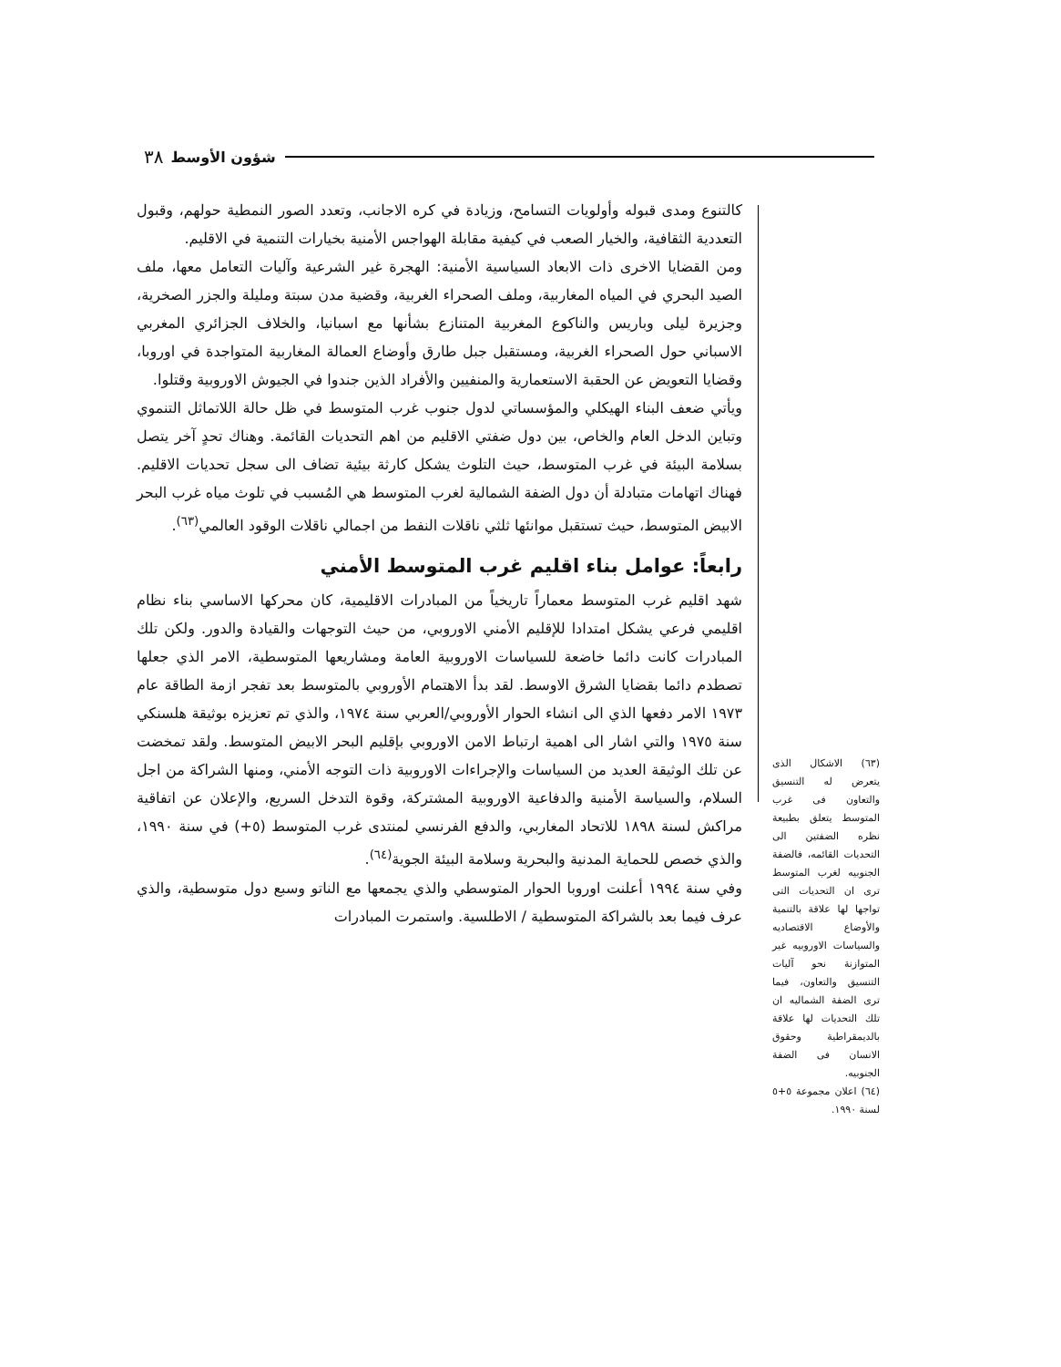٣٨ شؤون الأوسط
كالتنوع ومدى قبوله وأولويات التسامح، وزيادة في كره الاجانب، وتعدد الصور النمطية حولهم، وقبول التعددية الثقافية، والخيار الصعب في كيفية مقابلة الهواجس الأمنية بخيارات التنمية في الاقليم.
ومن القضايا الاخرى ذات الابعاد السياسية الأمنية: الهجرة غير الشرعية وآليات التعامل معها، ملف الصيد البحري في المياه المغاربية، وملف الصحراء الغربية، وقضية مدن سبتة ومليلة والجزر الصخرية، وجزيرة ليلى وباريس والناكوع المغربية المتنازع بشأنها مع اسبانيا، والخلاف الجزائري المغربي الاسباني حول الصحراء الغربية، ومستقبل جبل طارق وأوضاع العمالة المغاربية المتواجدة في اوروبا، وقضايا التعويض عن الحقبة الاستعمارية والمنفيين والأفراد الذين جندوا في الجيوش الاوروبية وقتلوا.
ويأتي ضعف البناء الهيكلي والمؤسساتي لدول جنوب غرب المتوسط في ظل حالة اللاتماثل التنموي وتباين الدخل العام والخاص، بين دول ضفتي الاقليم من اهم التحديات القائمة. وهناك تحدٍ آخر يتصل بسلامة البيئة في غرب المتوسط، حيث التلوث يشكل كارثة بيئية تضاف الى سجل تحديات الاقليم. فهناك اتهامات متبادلة أن دول الضفة الشمالية لغرب المتوسط هي المُسبب في تلوث مياه غرب البحر الابيض المتوسط، حيث تستقبل موانئها ثلثي ناقلات النفط من اجمالي ناقلات الوقود العالمي<sup>(٦٣)</sup>.
رابعاً: عوامل بناء اقليم غرب المتوسط الأمني
شهد اقليم غرب المتوسط معماراً تاريخياً من المبادرات الاقليمية، كان محركها الاساسي بناء نظام اقليمي فرعي يشكل امتدادا للإقليم الأمني الاوروبي، من حيث التوجهات والقيادة والدور. ولكن تلك المبادرات كانت دائما خاضعة للسياسات الاوروبية العامة ومشاريعها المتوسطية، الامر الذي جعلها تصطدم دائما بقضايا الشرق الاوسط. لقد بدأ الاهتمام الأوروبي بالمتوسط بعد تفجر ازمة الطاقة عام ١٩٧٣ الامر دفعها الذي الى انشاء الحوار الأوروبي/العربي سنة ١٩٧٤، والذي تم تعزيزه بوثيقة هلسنكي سنة ١٩٧٥ والتي اشار الى اهمية ارتباط الامن الاوروبي بإقليم البحر الابيض المتوسط. ولقد تمخضت عن تلك الوثيقة العديد من السياسات والإجراءات الاوروبية ذات التوجه الأمني، ومنها الشراكة من اجل السلام، والسياسة الأمنية والدفاعية الاوروبية المشتركة، وقوة التدخل السريع، والإعلان عن اتفاقية مراكش لسنة ١٨٩٨ للاتحاد المغاربي، والدفع الفرنسي لمنتدى غرب المتوسط (٥+) في سنة ١٩٩٠، والذي خصص للحماية المدنية والبحرية وسلامة البيئة الجوية<sup>(٦٤)</sup>.
وفي سنة ١٩٩٤ أعلنت اوروبا الحوار المتوسطي والذي يجمعها مع الناتو وسبع دول متوسطية، والذي عرف فيما بعد بالشراكة المتوسطية / الاطلسية. واستمرت المبادرات
(٦٣) الاشكال الذى يتعرض له التنسيق والتعاون فى غرب المتوسط يتعلق بطبيعة نظره الضفتين الى التحديات القائمه، فالضفة الجنوبيه لغرب المتوسط ترى ان التحديات التى تواجها لها علاقة بالتنمية والأوضاع الاقتصاديه والسياسات الاوروبيه غير المتوازنة نحو آليات التنسيق والتعاون، فيما ترى الضفة الشماليه ان تلك التحديات لها علاقة بالديمقراطية وحقوق الانسان فى الضفة الجنوبيه.
(٦٤) اعلان مجموعة ٥+٥ لسنة ١٩٩٠.